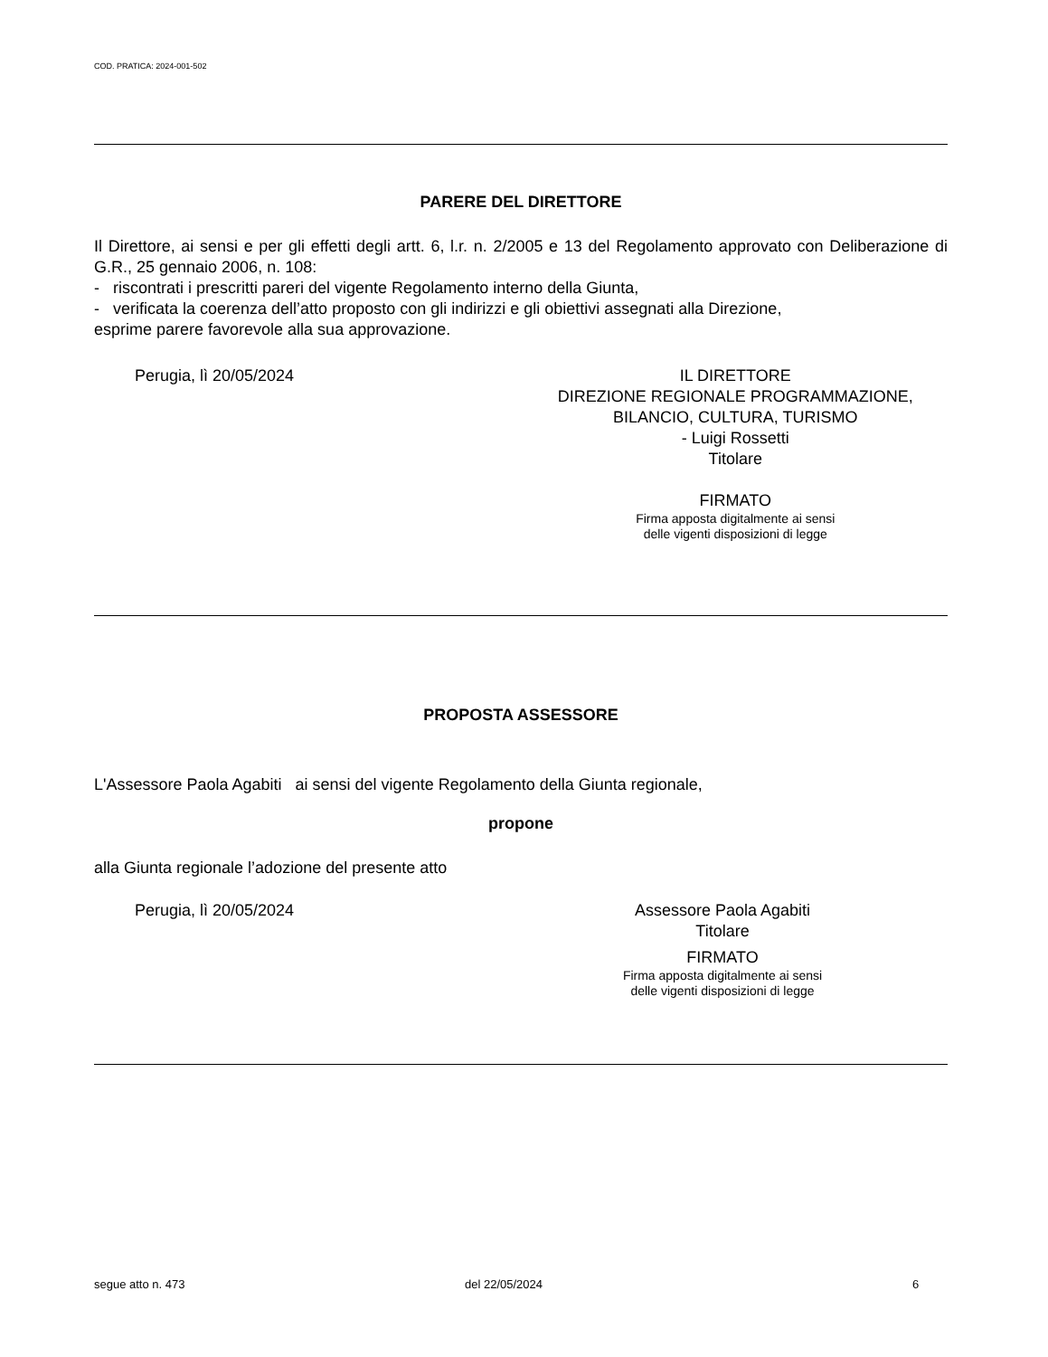COD. PRATICA: 2024-001-502
PARERE DEL DIRETTORE
Il Direttore, ai sensi e per gli effetti degli artt. 6, l.r. n. 2/2005 e 13 del Regolamento approvato con Deliberazione di G.R., 25 gennaio 2006, n. 108:
- riscontrati i prescritti pareri del vigente Regolamento interno della Giunta,
- verificata la coerenza dell’atto proposto con gli indirizzi e gli obiettivi assegnati alla Direzione,
esprime parere favorevole alla sua approvazione.
Perugia, lì 20/05/2024 IL DIRETTORE
DIREZIONE REGIONALE PROGRAMMAZIONE,
BILANCIO, CULTURA, TURISMO
- Luigi Rossetti
Titolare
FIRMATO
Firma apposta digitalmente ai sensi
delle vigenti disposizioni di legge
PROPOSTA ASSESSORE
L'Assessore Paola Agabiti ai sensi del vigente Regolamento della Giunta regionale,
propone
alla Giunta regionale l’adozione del presente atto
Perugia, lì 20/05/2024 Assessore Paola Agabiti
Titolare
FIRMATO
Firma apposta digitalmente ai sensi
delle vigenti disposizioni di legge
segue atto n. 473 del 22/05/2024 6